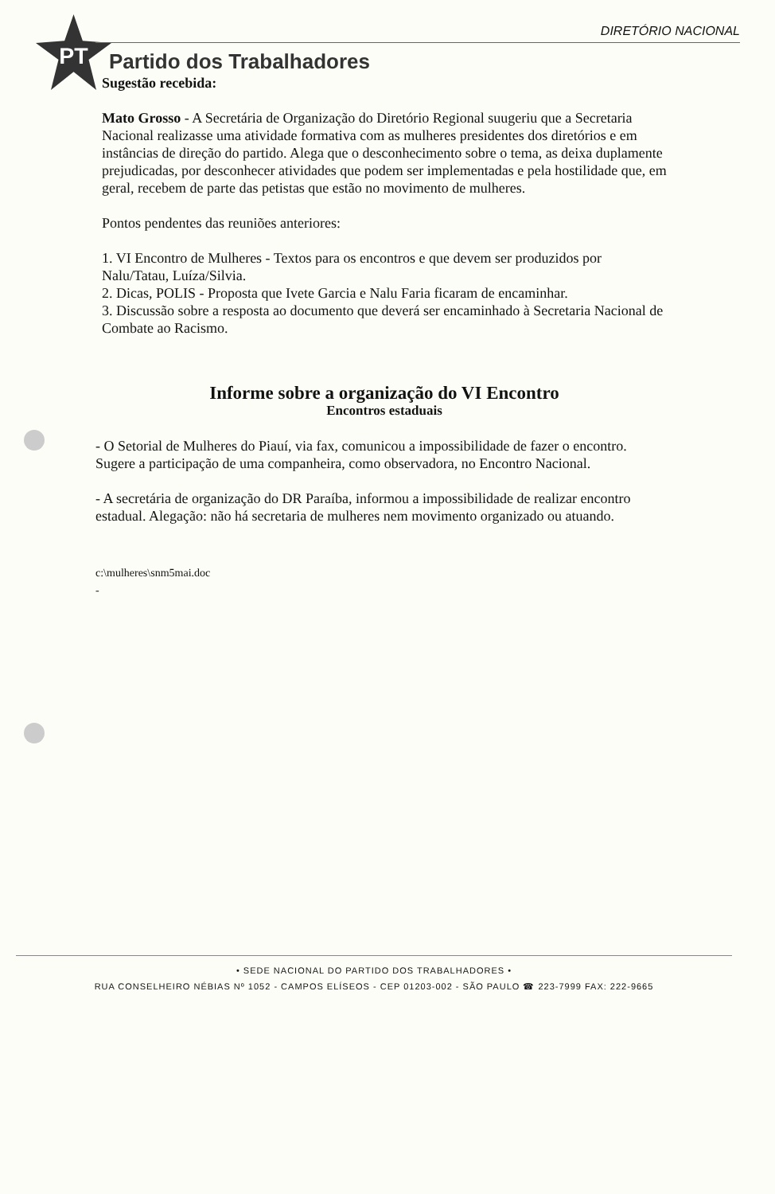PT
DIRETÓRIO NACIONAL
Partido dos Trabalhadores
Sugestão recebida:
Mato Grosso - A Secretária de Organização do Diretório Regional suugeriu que a Secretaria Nacional realizasse uma atividade formativa com as mulheres presidentes dos diretórios e em instâncias de direção do partido. Alega que o desconhecimento sobre o tema, as deixa duplamente prejudicadas, por desconhecer atividades que podem ser implementadas e pela hostilidade que, em geral, recebem de parte das petistas que estão no movimento de mulheres.
Pontos pendentes das reuniões anteriores:
1. VI Encontro de Mulheres - Textos para os encontros e que devem ser produzidos por Nalu/Tatau, Luíza/Silvia.
2. Dicas, POLIS - Proposta que Ivete Garcia e Nalu Faria ficaram de encaminhar.
3. Discussão sobre a resposta ao documento que deverá ser encaminhado à Secretaria Nacional de Combate ao Racismo.
Informe sobre a organização do VI Encontro
Encontros estaduais
- O Setorial de Mulheres do Piauí, via fax, comunicou a impossibilidade de fazer o encontro. Sugere a participação de uma companheira, como observadora, no Encontro Nacional.
- A secretária de organização do DR Paraíba, informou a impossibilidade de realizar encontro estadual. Alegação: não há secretaria de mulheres nem movimento organizado ou atuando.
c:\mulheres\snm5mai.doc
-
• SEDE NACIONAL DO PARTIDO DOS TRABALHADORES •
RUA CONSELHEIRO NÉBIAS Nº 1052 - CAMPOS ELÍSEOS - CEP 01203-002 - SÃO PAULO ☎ 223-7999 FAX: 222-9665